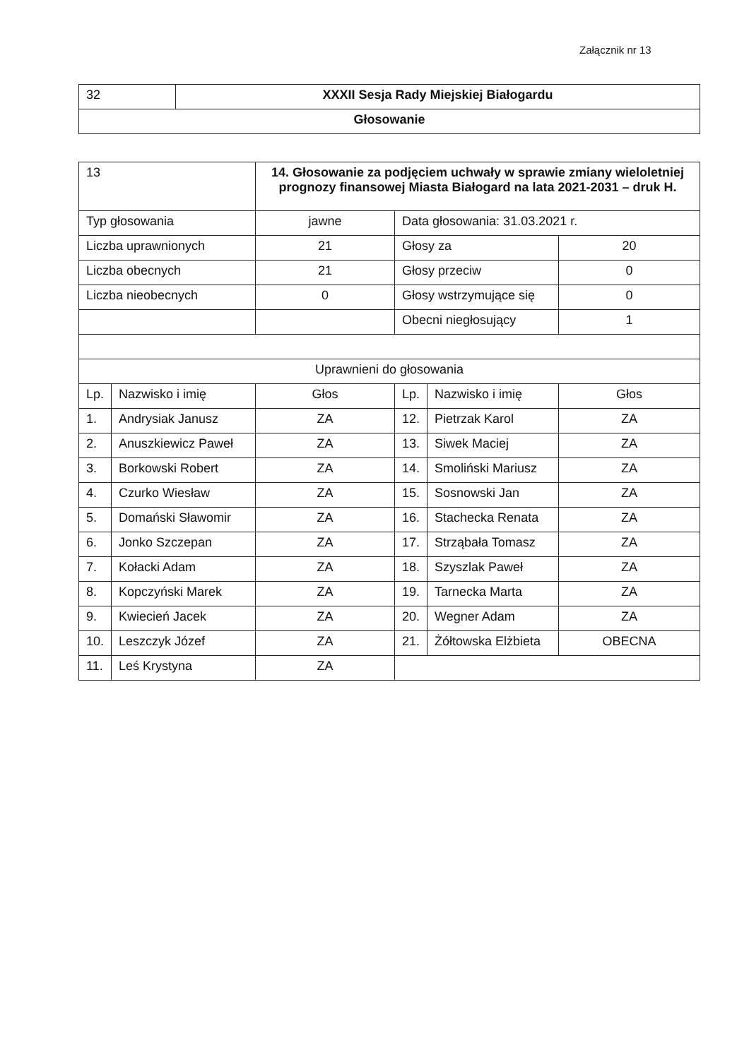Załącznik nr 13
| 32 | XXXII Sesja Rady Miejskiej Białogardu |
| Głosowanie | |
| 13 | | 14. Głosowanie za podjęciem uchwały w sprawie zmiany wieloletniej prognozy finansowej Miasta Białogard na lata 2021-2031 – druk H. | | | |
| Typ głosowania | | jawne | Data głosowania: 31.03.2021 r. | | |
| Liczba uprawnionych | | 21 | Głosy za | | 20 |
| Liczba obecnych | | 21 | Głosy przeciw | | 0 |
| Liczba nieobecnych | | 0 | Głosy wstrzymujące się | | 0 |
| | | | Obecni niegłosujący | | 1 |
| Uprawnieni do głosowania | | | | | |
| Lp. | Nazwisko i imię | Głos | Lp. | Nazwisko i imię | Głos |
| 1. | Andrysiak Janusz | ZA | 12. | Pietrzak Karol | ZA |
| 2. | Anuszkiewicz Paweł | ZA | 13. | Siwek Maciej | ZA |
| 3. | Borkowski Robert | ZA | 14. | Smoliński Mariusz | ZA |
| 4. | Czurko Wiesław | ZA | 15. | Sosnowski Jan | ZA |
| 5. | Domański Sławomir | ZA | 16. | Stachecka Renata | ZA |
| 6. | Jonko Szczepan | ZA | 17. | Strząbała Tomasz | ZA |
| 7. | Kołacki Adam | ZA | 18. | Szyszlak Paweł | ZA |
| 8. | Kopczyński Marek | ZA | 19. | Tarnecka Marta | ZA |
| 9. | Kwiecień Jacek | ZA | 20. | Wegner Adam | ZA |
| 10. | Leszczyk Józef | ZA | 21. | Żółtowska Elżbieta | OBECNA |
| 11. | Leś Krystyna | ZA | | | |